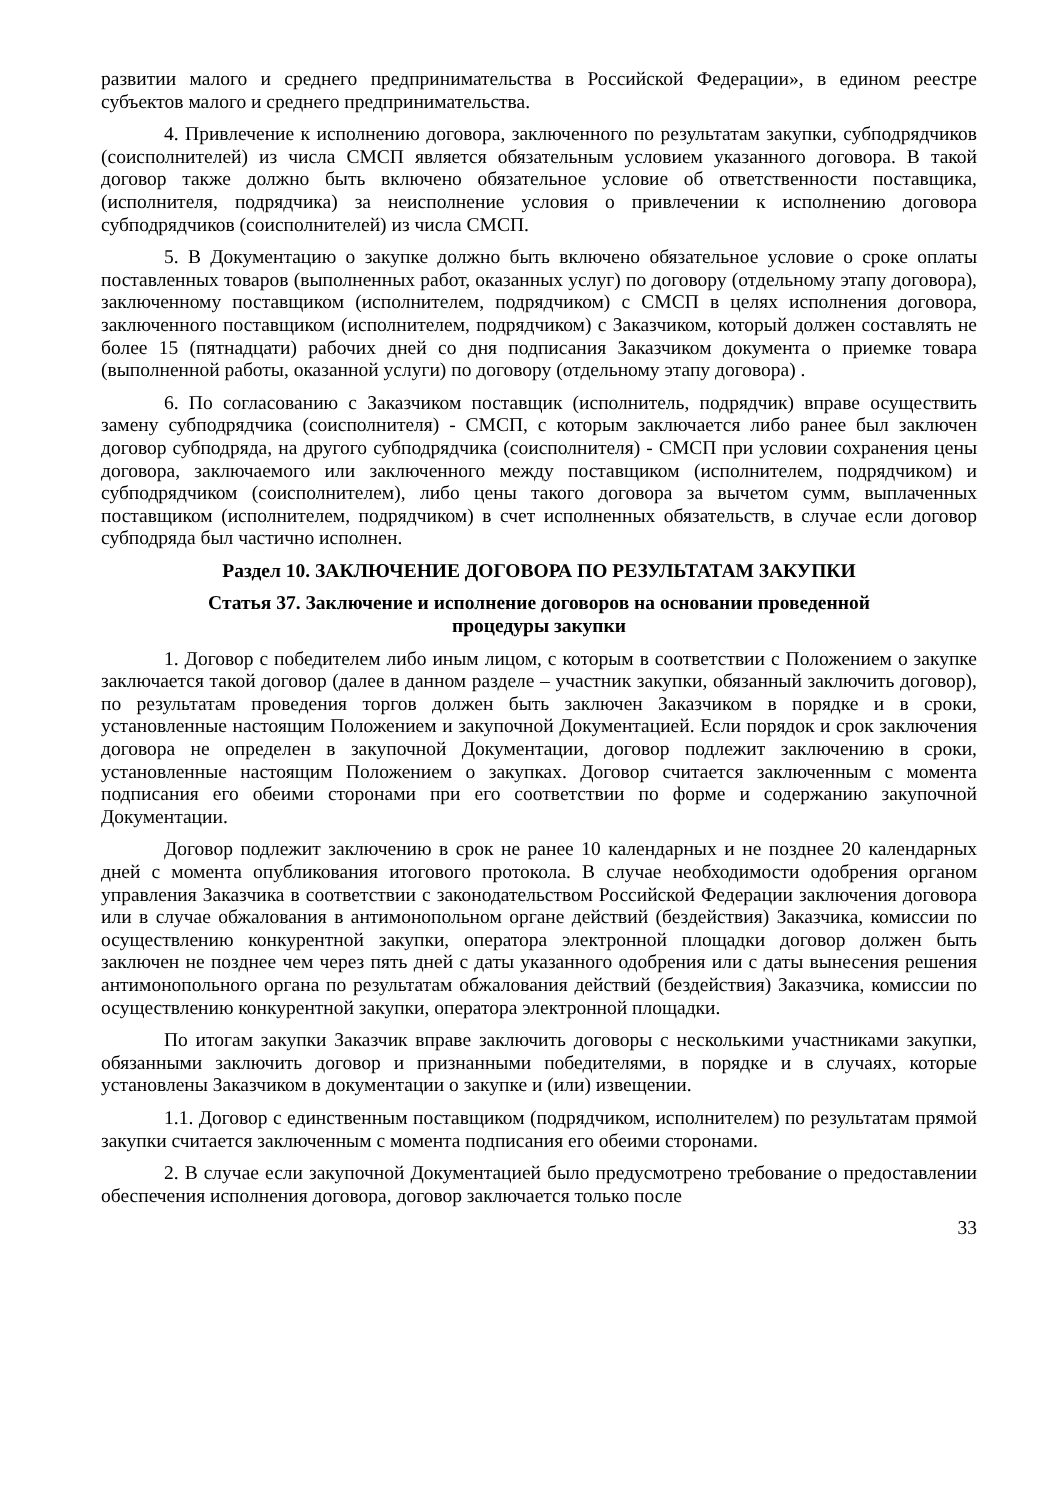развитии малого и среднего предпринимательства в Российской Федерации», в едином реестре субъектов малого и среднего предпринимательства.
4. Привлечение к исполнению договора, заключенного по результатам закупки, субподрядчиков (соисполнителей) из числа СМСП является обязательным условием указанного договора. В такой договор также должно быть включено обязательное условие об ответственности поставщика, (исполнителя, подрядчика) за неисполнение условия о привлечении к исполнению договора субподрядчиков (соисполнителей) из числа СМСП.
5. В Документацию о закупке должно быть включено обязательное условие о сроке оплаты поставленных товаров (выполненных работ, оказанных услуг) по договору (отдельному этапу договора), заключенному поставщиком (исполнителем, подрядчиком) с СМСП в целях исполнения договора, заключенного поставщиком (исполнителем, подрядчиком) с Заказчиком, который должен составлять не более 15 (пятнадцати) рабочих дней со дня подписания Заказчиком документа о приемке товара (выполненной работы, оказанной услуги) по договору (отдельному этапу договора) .
6. По согласованию с Заказчиком поставщик (исполнитель, подрядчик) вправе осуществить замену субподрядчика (соисполнителя) - СМСП, с которым заключается либо ранее был заключен договор субподряда, на другого субподрядчика (соисполнителя) - СМСП при условии сохранения цены договора, заключаемого или заключенного между поставщиком (исполнителем, подрядчиком) и субподрядчиком (соисполнителем), либо цены такого договора за вычетом сумм, выплаченных поставщиком (исполнителем, подрядчиком) в счет исполненных обязательств, в случае если договор субподряда был частично исполнен.
Раздел 10. ЗАКЛЮЧЕНИЕ ДОГОВОРА ПО РЕЗУЛЬТАТАМ ЗАКУПКИ
Статья 37. Заключение и исполнение договоров на основании проведенной
процедуры закупки
1. Договор с победителем либо иным лицом, с которым в соответствии с Положением о закупке заключается такой договор (далее в данном разделе – участник закупки, обязанный заключить договор), по результатам проведения торгов должен быть заключен Заказчиком в порядке и в сроки, установленные настоящим Положением и закупочной Документацией. Если порядок и срок заключения договора не определен в закупочной Документации, договор подлежит заключению в сроки, установленные настоящим Положением о закупках. Договор считается заключенным с момента подписания его обеими сторонами при его соответствии по форме и содержанию закупочной Документации.
Договор подлежит заключению в срок не ранее 10 календарных и не позднее 20 календарных дней с момента опубликования итогового протокола. В случае необходимости одобрения органом управления Заказчика в соответствии с законодательством Российской Федерации заключения договора или в случае обжалования в антимонопольном органе действий (бездействия) Заказчика, комиссии по осуществлению конкурентной закупки, оператора электронной площадки договор должен быть заключен не позднее чем через пять дней с даты указанного одобрения или с даты вынесения решения антимонопольного органа по результатам обжалования действий (бездействия) Заказчика, комиссии по осуществлению конкурентной закупки, оператора электронной площадки.
По итогам закупки Заказчик вправе заключить договоры с несколькими участниками закупки, обязанными заключить договор и признанными победителями, в порядке и в случаях, которые установлены Заказчиком в документации о закупке и (или) извещении.
1.1. Договор с единственным поставщиком (подрядчиком, исполнителем) по результатам прямой закупки считается заключенным с момента подписания его обеими сторонами.
2. В случае если закупочной Документацией было предусмотрено требование о предоставлении обеспечения исполнения договора, договор заключается только после
33